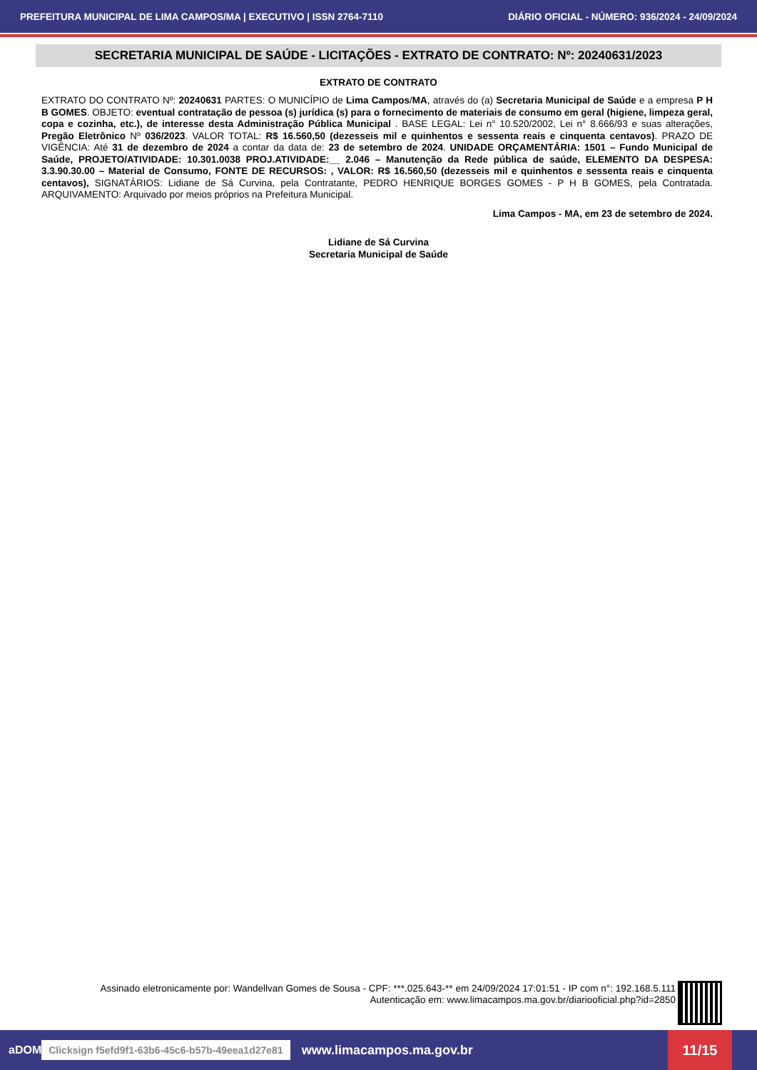PREFEITURA MUNICIPAL DE LIMA CAMPOS/MA | EXECUTIVO | ISSN 2764-7110 DIÁRIO OFICIAL - NÚMERO: 936/2024 - 24/09/2024
SECRETARIA MUNICIPAL DE SAÚDE - LICITAÇÕES - EXTRATO DE CONTRATO: Nº: 20240631/2023
EXTRATO DE CONTRATO
EXTRATO DO CONTRATO Nº: 20240631 PARTES: O MUNICÍPIO de Lima Campos/MA, através do (a) Secretaria Municipal de Saúde e a empresa P H B GOMES. OBJETO: eventual contratação de pessoa (s) jurídica (s) para o fornecimento de materiais de consumo em geral (higiene, limpeza geral, copa e cozinha, etc.), de interesse desta Administração Pública Municipal . BASE LEGAL: Lei n° 10.520/2002, Lei n° 8.666/93 e suas alterações, Pregão Eletrônico Nº 036/2023. VALOR TOTAL: R$ 16.560,50 (dezesseis mil e quinhentos e sessenta reais e cinquenta centavos). PRAZO DE VIGÊNCIA: Até 31 de dezembro de 2024 a contar da data de: 23 de setembro de 2024. UNIDADE ORÇAMENTÁRIA: 1501 – Fundo Municipal de Saúde, PROJETO/ATIVIDADE: 10.301.0038 PROJ.ATIVIDADE:__ 2.046 – Manutenção da Rede pública de saúde, ELEMENTO DA DESPESA: 3.3.90.30.00 – Material de Consumo, FONTE DE RECURSOS: , VALOR: R$ 16.560,50 (dezesseis mil e quinhentos e sessenta reais e cinquenta centavos), SIGNATÁRIOS: Lidiane de Sá Curvina, pela Contratante, PEDRO HENRIQUE BORGES GOMES - P H B GOMES, pela Contratada. ARQUIVAMENTO: Arquivado por meios próprios na Prefeitura Municipal.
Lima Campos - MA, em 23 de setembro de 2024.
Lidiane de Sá Curvina
Secretaria Municipal de Saúde
Assinado eletronicamente por: Wandellvan Gomes de Sousa - CPF: ***.025.643-** em 24/09/2024 17:01:51 - IP com n°: 192.168.5.111
Autenticação em: www.limacampos.ma.gov.br/diariooficial.php?id=2850
aDOM Clicksign f5efd9f1-63b6-45c6-b57b-49eea1d27e81 www.limacampos.ma.gov.br 11/15